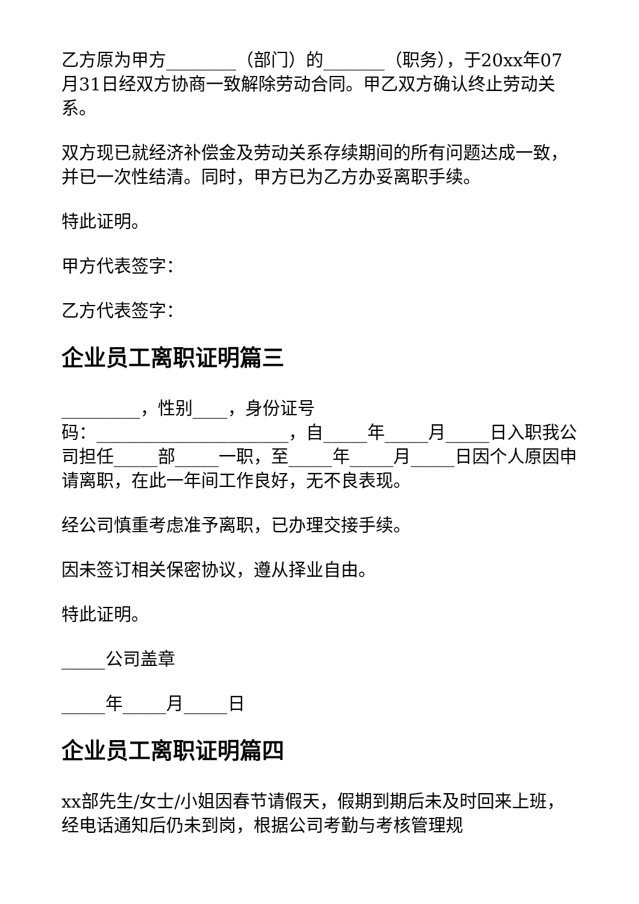乙方原为甲方________（部门）的_______（职务），于20xx年07月31日经双方协商一致解除劳动合同。甲乙双方确认终止劳动关系。
双方现已就经济补偿金及劳动关系存续期间的所有问题达成一致，并已一次性结清。同时，甲方已为乙方办妥离职手续。
特此证明。
甲方代表签字：
乙方代表签字：
企业员工离职证明篇三
_________，性别____，身份证号
码：______________________，自_____年_____月_____日入职我公司担任_____部_____一职，至_____年_____月_____日因个人原因申请离职，在此一年间工作良好，无不良表现。
经公司慎重考虑准予离职，已办理交接手续。
因未签订相关保密协议，遵从择业自由。
特此证明。
_____公司盖章
_____年_____月_____日
企业员工离职证明篇四
xx部先生/女士/小姐因春节请假天，假期到期后未及时回来上班，经电话通知后仍未到岗，根据公司考勤与考核管理规